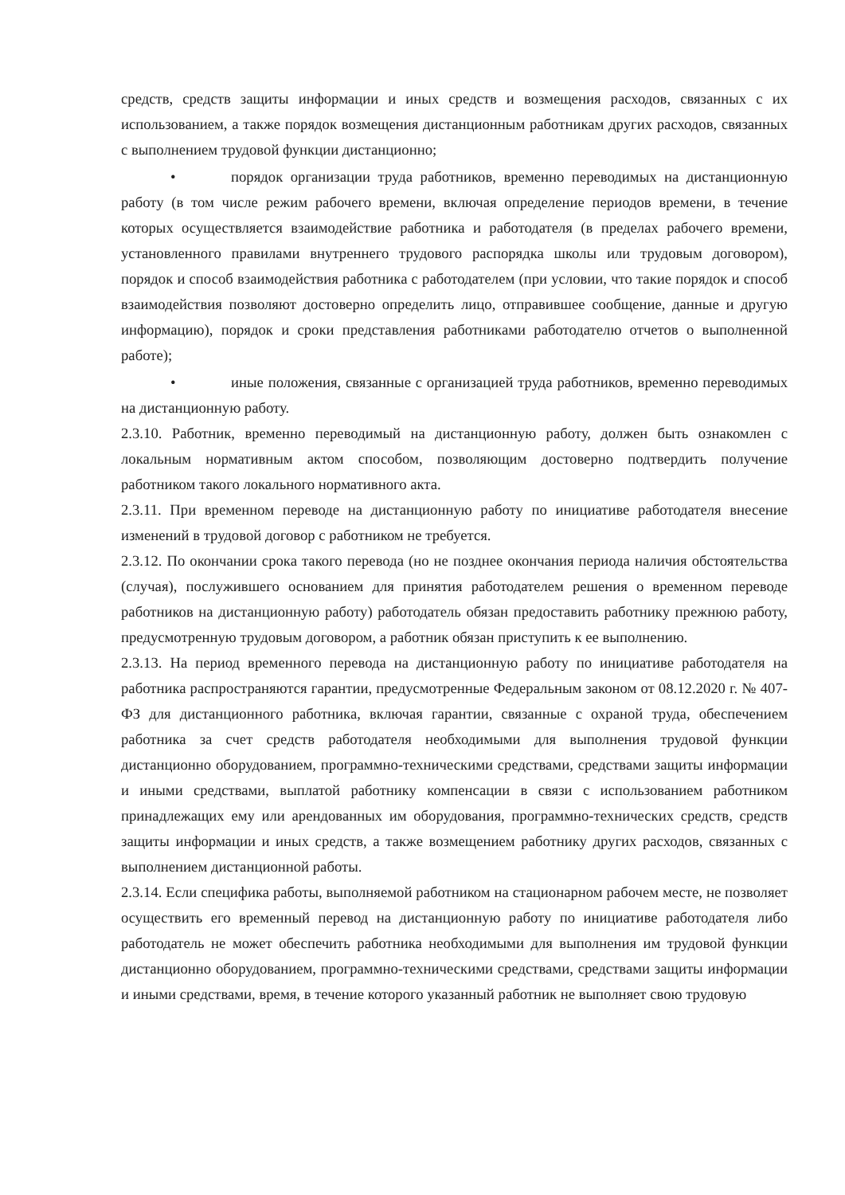средств, средств защиты информации и иных средств и возмещения расходов, связанных с их использованием, а также порядок возмещения дистанционным работникам других расходов, связанных с выполнением трудовой функции дистанционно;
• порядок организации труда работников, временно переводимых на дистанционную работу (в том числе режим рабочего времени, включая определение периодов времени, в течение которых осуществляется взаимодействие работника и работодателя (в пределах рабочего времени, установленного правилами внутреннего трудового распорядка школы или трудовым договором), порядок и способ взаимодействия работника с работодателем (при условии, что такие порядок и способ взаимодействия позволяют достоверно определить лицо, отправившее сообщение, данные и другую информацию), порядок и сроки представления работниками работодателю отчетов о выполненной работе);
• иные положения, связанные с организацией труда работников, временно переводимых на дистанционную работу.
2.3.10. Работник, временно переводимый на дистанционную работу, должен быть ознакомлен с локальным нормативным актом способом, позволяющим достоверно подтвердить получение работником такого локального нормативного акта.
2.3.11. При временном переводе на дистанционную работу по инициативе работодателя внесение изменений в трудовой договор с работником не требуется.
2.3.12. По окончании срока такого перевода (но не позднее окончания периода наличия обстоятельства (случая), послужившего основанием для принятия работодателем решения о временном переводе работников на дистанционную работу) работодатель обязан предоставить работнику прежнюю работу, предусмотренную трудовым договором, а работник обязан приступить к ее выполнению.
2.3.13. На период временного перевода на дистанционную работу по инициативе работодателя на работника распространяются гарантии, предусмотренные Федеральным законом от 08.12.2020 г. № 407-ФЗ для дистанционного работника, включая гарантии, связанные с охраной труда, обеспечением работника за счет средств работодателя необходимыми для выполнения трудовой функции дистанционно оборудованием, программно-техническими средствами, средствами защиты информации и иными средствами, выплатой работнику компенсации в связи с использованием работником принадлежащих ему или арендованных им оборудования, программно-технических средств, средств защиты информации и иных средств, а также возмещением работнику других расходов, связанных с выполнением дистанционной работы.
2.3.14. Если специфика работы, выполняемой работником на стационарном рабочем месте, не позволяет осуществить его временный перевод на дистанционную работу по инициативе работодателя либо работодатель не может обеспечить работника необходимыми для выполнения им трудовой функции дистанционно оборудованием, программно-техническими средствами, средствами защиты информации и иными средствами, время, в течение которого указанный работник не выполняет свою трудовую